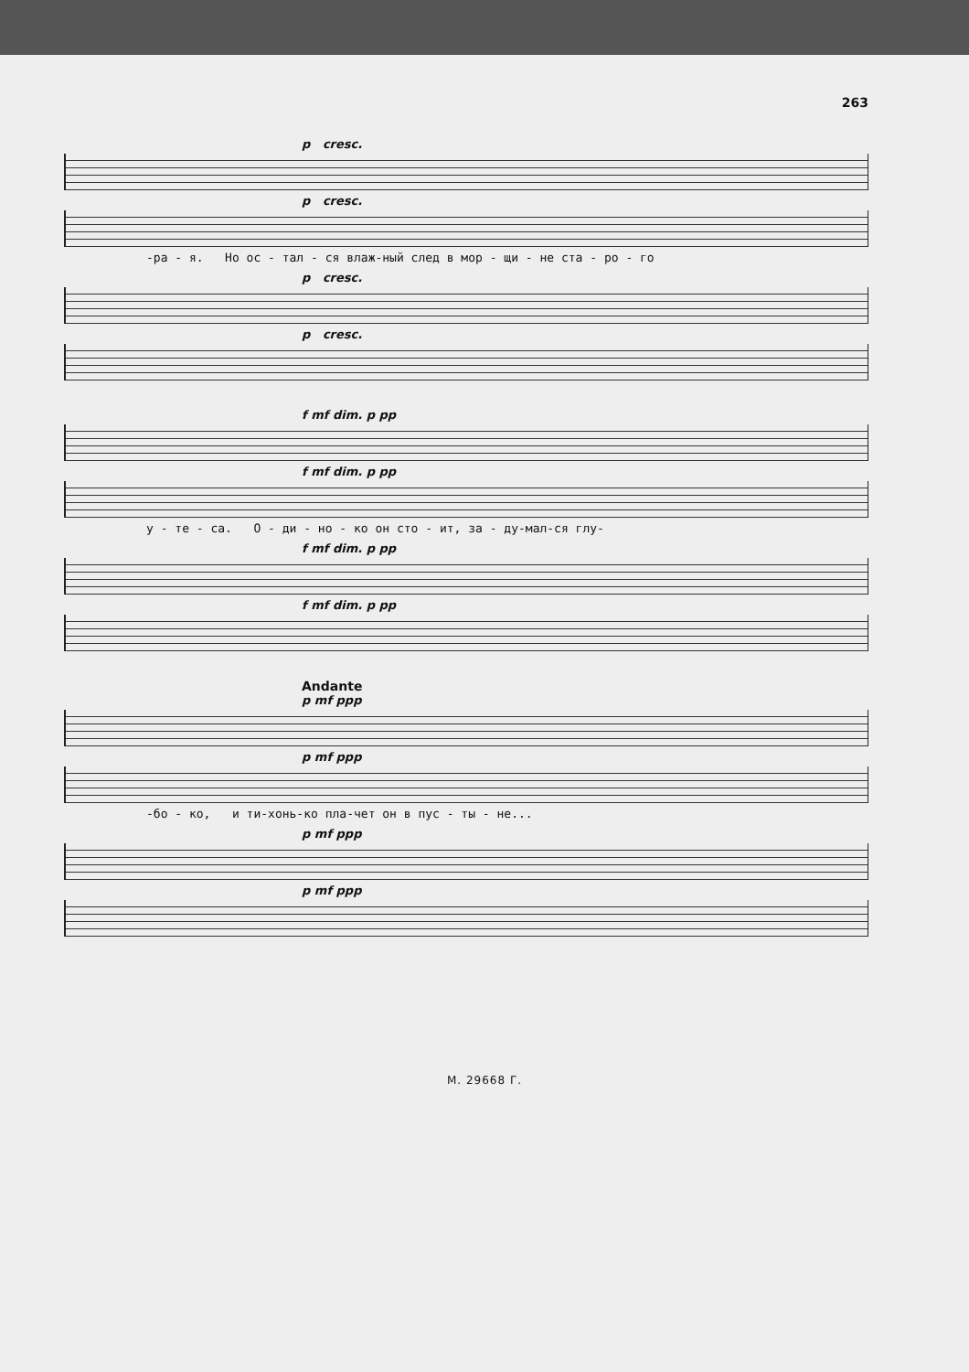263
p cresc.
p cresc.
-ра - я. Но ос - тал - ся влаж-ный след в мор - щи - не ста - ро - го
p cresc.
p cresc.
f mf dim. p pp
f mf dim. p pp
у - те - са. О - ди - но - ко он сто - ит, за - ду-мал-ся глу-
f mf dim. p pp
f mf dim. p pp
Andante
p mf ppp
p mf ppp
-бо - ко, и ти-хонь-ко пла-чет он в пус - ты - не...
p mf ppp
p mf ppp
М. 29668 Г.